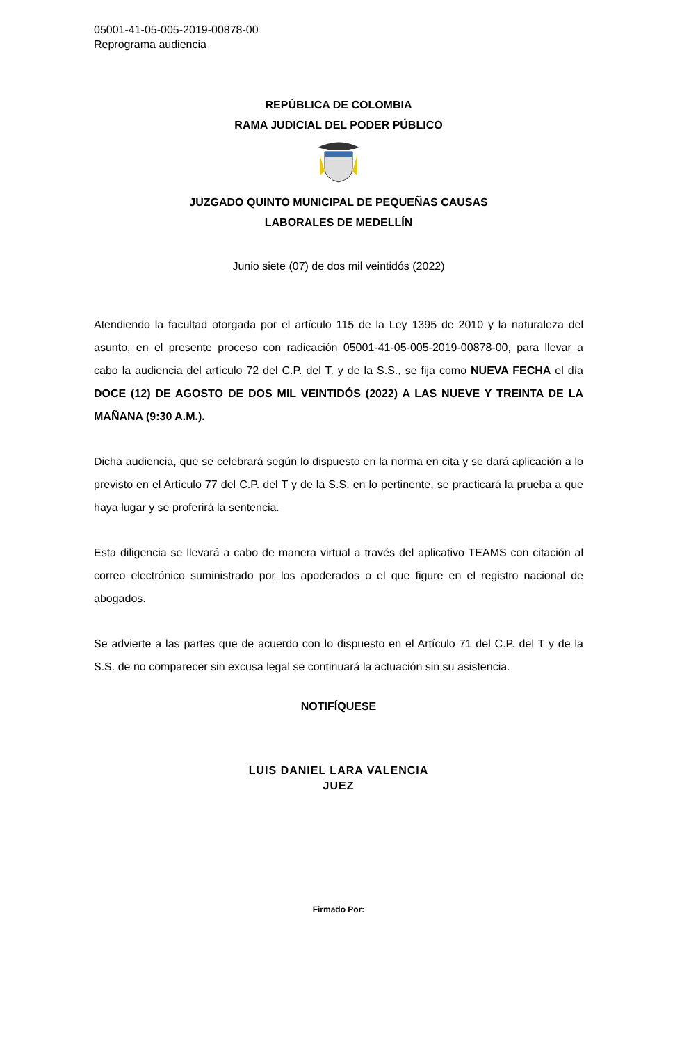05001-41-05-005-2019-00878-00
Reprograma audiencia
REPÚBLICA DE COLOMBIA
RAMA JUDICIAL DEL PODER PÚBLICO
JUZGADO QUINTO MUNICIPAL DE PEQUEÑAS CAUSAS
LABORALES DE MEDELLÍN
Junio siete (07) de dos mil veintidós (2022)
Atendiendo la facultad otorgada por el artículo 115 de la Ley 1395 de 2010 y la naturaleza del asunto, en el presente proceso con radicación 05001-41-05-005-2019-00878-00, para llevar a cabo la audiencia del artículo 72 del C.P. del T. y de la S.S., se fija como NUEVA FECHA el día DOCE (12) DE AGOSTO DE DOS MIL VEINTIDÓS (2022) A LAS NUEVE Y TREINTA DE LA MAÑANA (9:30 A.M.).
Dicha audiencia, que se celebrará según lo dispuesto en la norma en cita y se dará aplicación a lo previsto en el Artículo 77 del C.P. del T y de la S.S. en lo pertinente, se practicará la prueba a que haya lugar y se proferirá la sentencia.
Esta diligencia se llevará a cabo de manera virtual a través del aplicativo TEAMS con citación al correo electrónico suministrado por los apoderados o el que figure en el registro nacional de abogados.
Se advierte a las partes que de acuerdo con lo dispuesto en el Artículo 71 del C.P. del T y de la S.S. de no comparecer sin excusa legal se continuará la actuación sin su asistencia.
NOTIFÍQUESE
LUIS DANIEL LARA VALENCIA
JUEZ
Firmado Por: